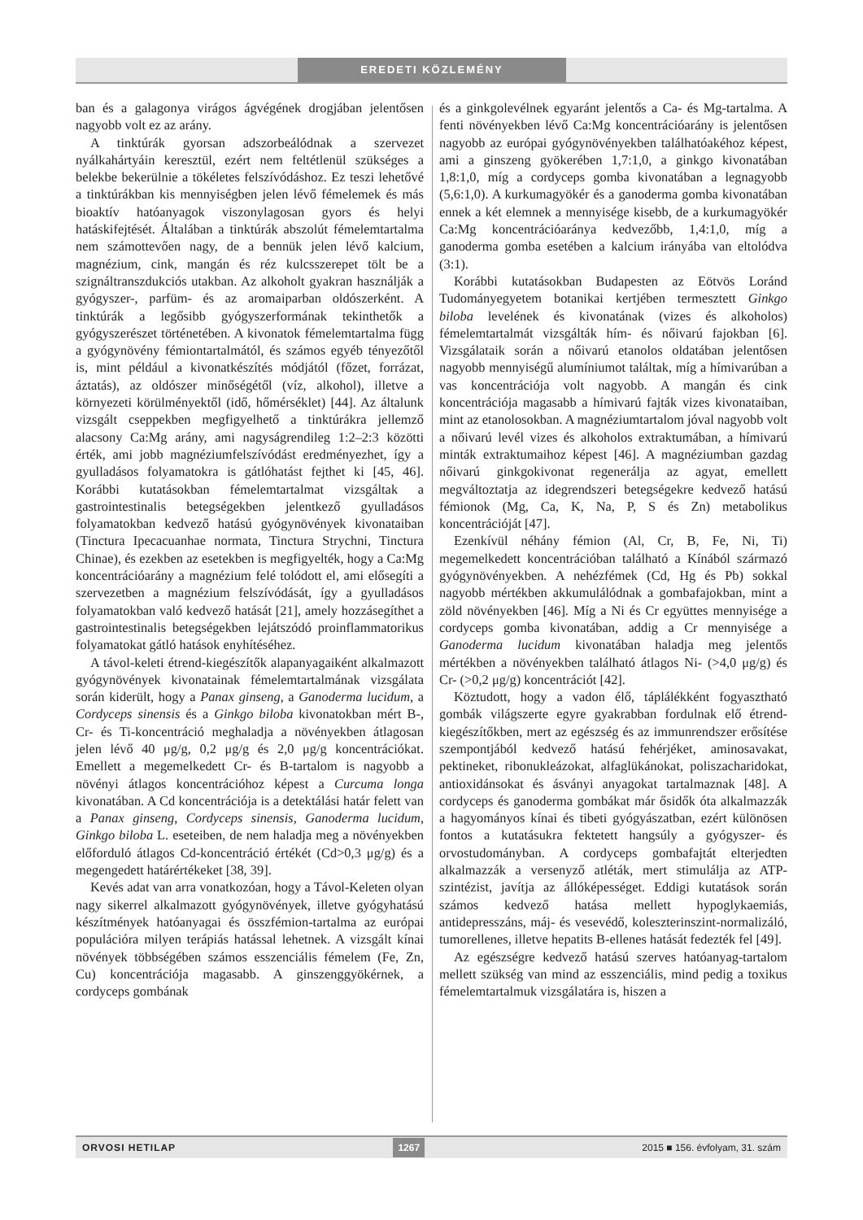EREDETI KÖZLEMÉNY
ban és a galagonya virágos ágvégének drogjában jelentősen nagyobb volt ez az arány.
A tinktúrák gyorsan adszorbeálódnak a szervezet nyálkahártyáin keresztül, ezért nem feltétlenül szükséges a belekbe bekerülnie a tökéletes felszívódáshoz. Ez teszi lehetővé a tinktúrákban kis mennyiségben jelen lévő fémelemek és más bioaktív hatóanyagok viszonylagosan gyors és helyi hatáskifejtését. Általában a tinktúrák abszolút fémelemtartalma nem számottevően nagy, de a bennük jelen lévő kalcium, magnézium, cink, mangán és réz kulcsszerepet tölt be a szignáltranszdukciós utakban. Az alkoholt gyakran használják a gyógyszer-, parfüm- és az aromaiparban oldószerként. A tinktúrák a legősibb gyógyszerformának tekinthetők a gyógyszerészet történetében. A kivonatok fémelemtartalma függ a gyógynövény fémiontartalmától, és számos egyéb tényezőtől is, mint például a kivonatkészítés módjától (főzet, forrázat, áztatás), az oldószer minőségétől (víz, alkohol), illetve a környezeti körülményektől (idő, hőmérséklet) [44]. Az általunk vizsgált cseppekben megfigyelhető a tinktúrákra jellemző alacsony Ca:Mg arány, ami nagyságrendileg 1:2–2:3 közötti érték, ami jobb magnéziumfelszívódást eredményezhet, így a gyulladásos folyamatokra is gátlóhatást fejthet ki [45, 46]. Korábbi kutatásokban fémelemtartalmat vizsgáltak a gastrointestinalis betegségekben jelentkező gyulladásos folyamatokban kedvező hatású gyógynövények kivonataiban (Tinctura Ipecacuanhae normata, Tinctura Strychni, Tinctura Chinae), és ezekben az esetekben is megfigyelték, hogy a Ca:Mg koncentrációarány a magnézium felé tolódott el, ami elősegíti a szervezetben a magnézium felszívódását, így a gyulladásos folyamatokban való kedvező hatását [21], amely hozzásegíthet a gastrointestinalis betegségekben lejátszódó proinflammatorikus folyamatokat gátló hatások enyhítéséhez.
A távol-keleti étrend-kiegészítők alapanyagaiként alkalmazott gyógynövények kivonatainak fémelemtartalmának vizsgálata során kiderült, hogy a Panax ginseng, a Ganoderma lucidum, a Cordyceps sinensis és a Ginkgo biloba kivonatokban mért B-, Cr- és Ti-koncentráció meghaladja a növényekben átlagosan jelen lévő 40 μg/g, 0,2 μg/g és 2,0 μg/g koncentrációkat. Emellett a megemelkedett Cr- és B-tartalom is nagyobb a növényi átlagos koncentrációhoz képest a Curcuma longa kivonatában. A Cd koncentrációja is a detektálási határ felett van a Panax ginseng, Cordyceps sinensis, Ganoderma lucidum, Ginkgo biloba L. eseteiben, de nem haladja meg a növényekben előforduló átlagos Cd-koncentráció értékét (Cd>0,3 μg/g) és a megengedett határértékeket [38, 39].
Kevés adat van arra vonatkozóan, hogy a Távol-Keleten olyan nagy sikerrel alkalmazott gyógynövények, illetve gyógyhatású készítmények hatóanyagai és összfémion-tartalma az európai populációra milyen terápiás hatással lehetnek. A vizsgált kínai növények többségében számos esszenciális fémelem (Fe, Zn, Cu) koncentrációja magasabb. A ginszenggyökérnek, a cordyceps gombának
és a ginkgolevélnek egyaránt jelentős a Ca- és Mg-tartalma. A fenti növényekben lévő Ca:Mg koncentrációarány is jelentősen nagyobb az európai gyógynövényekben találhatóakéhoz képest, ami a ginszeng gyökerében 1,7:1,0, a ginkgo kivonatában 1,8:1,0, míg a cordyceps gomba kivonatában a legnagyobb (5,6:1,0). A kurkumagyökér és a ganoderma gomba kivonatában ennek a két elemnek a mennyisége kisebb, de a kurkumagyökér Ca:Mg koncentrációaránya kedvezőbb, 1,4:1,0, míg a ganoderma gomba esetében a kalcium irányába van eltolódva (3:1).
Korábbi kutatásokban Budapesten az Eötvös Loránd Tudományegyetem botanikai kertjében termesztett Ginkgo biloba levelének és kivonatának (vizes és alkoholos) fémelemtartalmát vizsgálták hím- és nőivarú fajokban [6]. Vizsgálataik során a nőivarú etanolos oldatában jelentősen nagyobb mennyiségű alumíniumot találtak, míg a hímivarúban a vas koncentrációja volt nagyobb. A mangán és cink koncentrációja magasabb a hímivarú fajták vizes kivonataiban, mint az etanolosokban. A magnéziumtartalom jóval nagyobb volt a nőivarú levél vizes és alkoholos extraktumában, a hímivarú minták extraktumaihoz képest [46]. A magnéziumban gazdag nőivarú ginkgokivonat regenerálja az agyat, emellett megváltoztatja az idegrendszeri betegségekre kedvező hatású fémionok (Mg, Ca, K, Na, P, S és Zn) metabolikus koncentrációját [47].
Ezenkívül néhány fémion (Al, Cr, B, Fe, Ni, Ti) megemelkedett koncentrációban található a Kínából származó gyógynövényekben. A nehézfémek (Cd, Hg és Pb) sokkal nagyobb mértékben akkumulálódnak a gombafajokban, mint a zöld növényekben [46]. Míg a Ni és Cr együttes mennyisége a cordyceps gomba kivonatában, addig a Cr mennyisége a Ganoderma lucidum kivonatában haladja meg jelentős mértékben a növényekben található átlagos Ni- (>4,0 μg/g) és Cr- (>0,2 μg/g) koncentrációt [42].
Köztudott, hogy a vadon élő, táplálékként fogyasztható gombák világszerte egyre gyakrabban fordulnak elő étrend-kiegészítőkben, mert az egészség és az immunrendszer erősítése szempontjából kedvező hatású fehérjéket, aminosavakat, pektineket, ribonukleázokat, alfaglükánokat, poliszacharidokat, antioxidánsokat és ásványi anyagokat tartalmaznak [48]. A cordyceps és ganoderma gombákat már ősidők óta alkalmazzák a hagyományos kínai és tibeti gyógyászatban, ezért különösen fontos a kutatásukra fektetett hangsúly a gyógyszer- és orvostudományban. A cordyceps gombafajtát elterjedten alkalmazzák a versenyző atléták, mert stimulálja az ATP-szintézist, javítja az állóképességet. Eddigi kutatások során számos kedvező hatása mellett hypoglykaemiás, antidepresszáns, máj- és vesevédő, koleszterinszint-normalizáló, tumorellenes, illetve hepatits B-ellenes hatását fedezték fel [49].
Az egészségre kedvező hatású szerves hatóanyag-tartalom mellett szükség van mind az esszenciális, mind pedig a toxikus fémelemtartalmuk vizsgálatára is, hiszen a
ORVOSI HETILAP 1267 2015 ■ 156. évfolyam, 31. szám